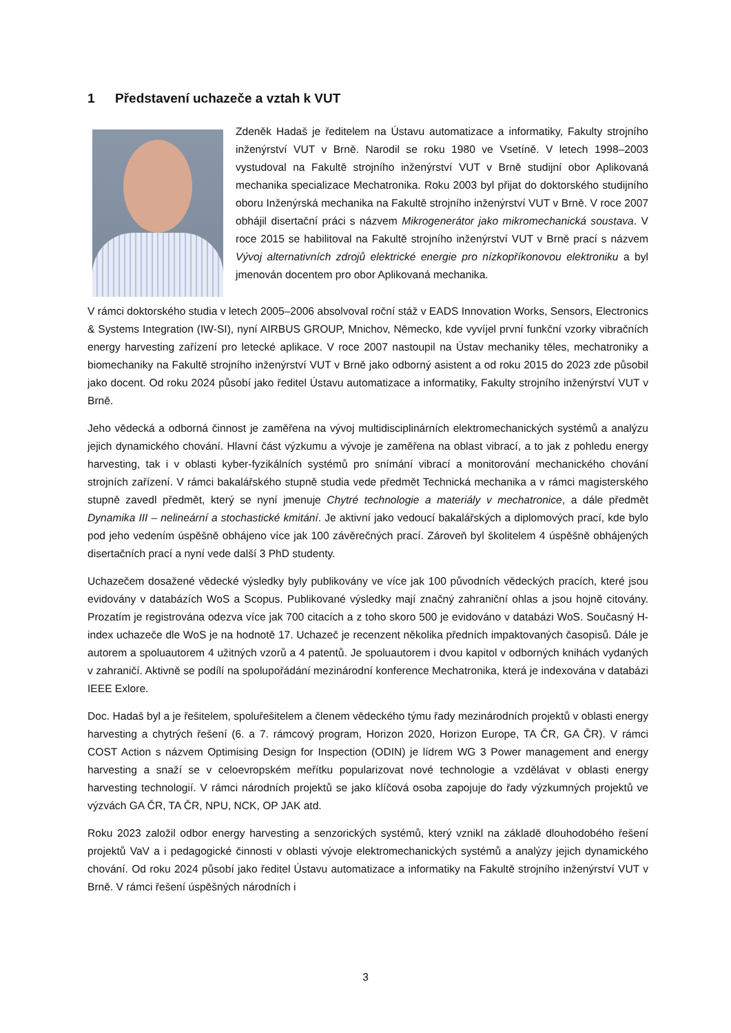1 Představení uchazeče a vztah k VUT
Zdeněk Hadaš je ředitelem na Ústavu automatizace a informatiky, Fakulty strojního inženýrství VUT v Brně. Narodil se roku 1980 ve Vsetíně. V letech 1998–2003 vystudoval na Fakultě strojního inženýrství VUT v Brně studijní obor Aplikovaná mechanika specializace Mechatronika. Roku 2003 byl přijat do doktorského studijního oboru Inženýrská mechanika na Fakultě strojního inženýrství VUT v Brně. V roce 2007 obhájil disertační práci s názvem Mikrogenerátor jako mikromechanická soustava. V roce 2015 se habilitoval na Fakultě strojního inženýrství VUT v Brně prací s názvem Vývoj alternativních zdrojů elektrické energie pro nízkopříkonovou elektroniku a byl jmenován docentem pro obor Aplikovaná mechanika.
V rámci doktorského studia v letech 2005–2006 absolvoval roční stáž v EADS Innovation Works, Sensors, Electronics & Systems Integration (IW-SI), nyní AIRBUS GROUP, Mnichov, Německo, kde vyvíjel první funkční vzorky vibračních energy harvesting zařízení pro letecké aplikace. V roce 2007 nastoupil na Ústav mechaniky těles, mechatroniky a biomechaniky na Fakultě strojního inženýrství VUT v Brně jako odborný asistent a od roku 2015 do 2023 zde působil jako docent. Od roku 2024 působí jako ředitel Ústavu automatizace a informatiky, Fakulty strojního inženýrství VUT v Brně.
Jeho vědecká a odborná činnost je zaměřena na vývoj multidisciplinárních elektromechanických systémů a analýzu jejich dynamického chování. Hlavní část výzkumu a vývoje je zaměřena na oblast vibrací, a to jak z pohledu energy harvesting, tak i v oblasti kyber-fyzikálních systémů pro snímání vibrací a monitorování mechanického chování strojních zařízení. V rámci bakalářského stupně studia vede předmět Technická mechanika a v rámci magisterského stupně zavedl předmět, který se nyní jmenuje Chytré technologie a materiály v mechatronice, a dále předmět Dynamika III – nelineární a stochastické kmitání. Je aktivní jako vedoucí bakalářských a diplomových prací, kde bylo pod jeho vedením úspěšně obhájeno více jak 100 závěrečných prací. Zároveň byl školitelem 4 úspěšně obhájených disertačních prací a nyní vede další 3 PhD studenty.
Uchazečem dosažené vědecké výsledky byly publikovány ve více jak 100 původních vědeckých pracích, které jsou evidovány v databázích WoS a Scopus. Publikované výsledky mají značný zahraniční ohlas a jsou hojně citovány. Prozatím je registrována odezva více jak 700 citacích a z toho skoro 500 je evidováno v databázi WoS. Současný H-index uchazeče dle WoS je na hodnotě 17. Uchazeč je recenzent několika předních impaktovaných časopisů. Dále je autorem a spoluautorem 4 užitných vzorů a 4 patentů. Je spoluautorem i dvou kapitol v odborných knihách vydaných v zahraničí. Aktivně se podílí na spolupořádání mezinárodní konference Mechatronika, která je indexována v databázi IEEE Exlore.
Doc. Hadaš byl a je řešitelem, spoluřešitelem a členem vědeckého týmu řady mezinárodních projektů v oblasti energy harvesting a chytrých řešení (6. a 7. rámcový program, Horizon 2020, Horizon Europe, TA ČR, GA ČR). V rámci COST Action s názvem Optimising Design for Inspection (ODIN) je lídrem WG 3 Power management and energy harvesting a snaží se v celoevropském meřítku popularizovat nové technologie a vzdělávat v oblasti energy harvesting technologií. V rámci národních projektů se jako klíčová osoba zapojuje do řady výzkumných projektů ve výzvách GA ČR, TA ČR, NPU, NCK, OP JAK atd.
Roku 2023 založil odbor energy harvesting a senzorických systémů, který vznikl na základě dlouhodobého řešení projektů VaV a i pedagogické činnosti v oblasti vývoje elektromechanických systémů a analýzy jejich dynamického chování. Od roku 2024 působí jako ředitel Ústavu automatizace a informatiky na Fakultě strojního inženýrství VUT v Brně. V rámci řešení úspěšných národních i
3